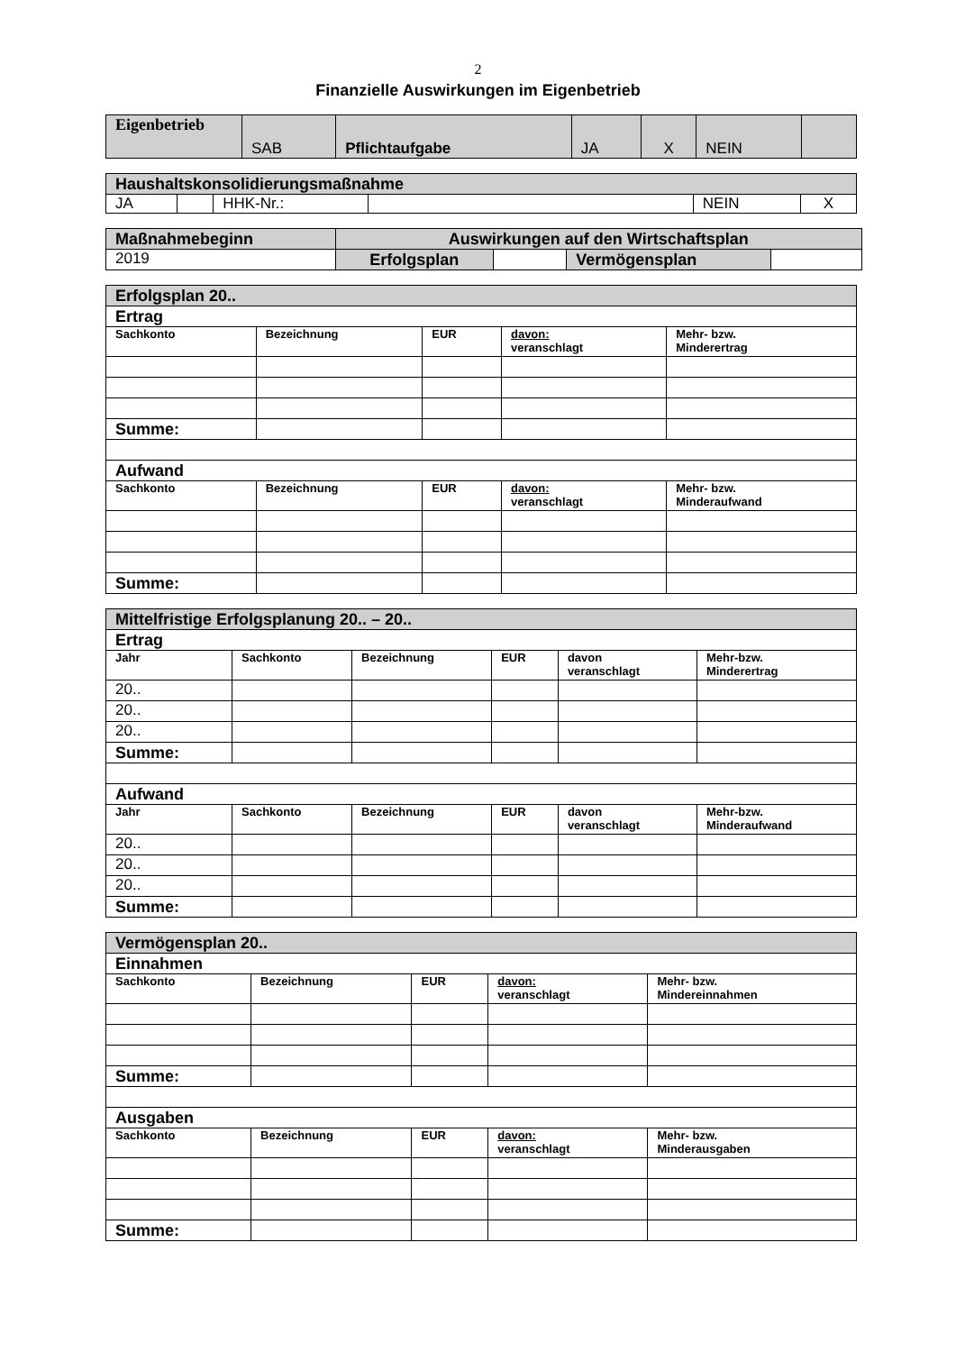2
Finanzielle Auswirkungen im Eigenbetrieb
| Eigenbetrieb | SAB | Pflichtaufgabe | JA | X | NEIN | |
| Haushaltskonsolidierungsmaßnahme | | | | | |
| JA | | HHK-Nr.: | | NEIN | X |
| Maßnahmebeginn | Auswirkungen auf den Wirtschaftsplan | | | |
| 2019 | Erfolgsplan | | Vermögensplan | |
| Erfolgsplan 20.. | | | | |
| Ertrag | | | | |
| Sachkonto | Bezeichnung | EUR | davon: veranschlagt | Mehr- bzw. Minderertrag |
| Summe: | | | | |
| Aufwand | | | | |
| Sachkonto | Bezeichnung | EUR | davon: veranschlagt | Mehr- bzw. Minderaufwand |
| Summe: | | | | |
| Mittelfristige Erfolgsplanung 20.. – 20.. | | | | | |
| Ertrag | | | | | |
| Jahr | Sachkonto | Bezeichnung | EUR | davon veranschlagt | Mehr-bzw. Minderertrag |
| 20.. | | | | | |
| 20.. | | | | | |
| 20.. | | | | | |
| Summe: | | | | | |
| Aufwand | | | | | |
| Jahr | Sachkonto | Bezeichnung | EUR | davon veranschlagt | Mehr-bzw. Minderaufwand |
| 20.. | | | | | |
| 20.. | | | | | |
| 20.. | | | | | |
| Summe: | | | | | |
| Vermögensplan 20.. | | | | |
| Einnahmen | | | | |
| Sachkonto | Bezeichnung | EUR | davon: veranschlagt | Mehr- bzw. Mindereinnahmen |
| Summe: | | | | |
| Ausgaben | | | | |
| Sachkonto | Bezeichnung | EUR | davon: veranschlagt | Mehr- bzw. Minderausgaben |
| Summe: | | | | |